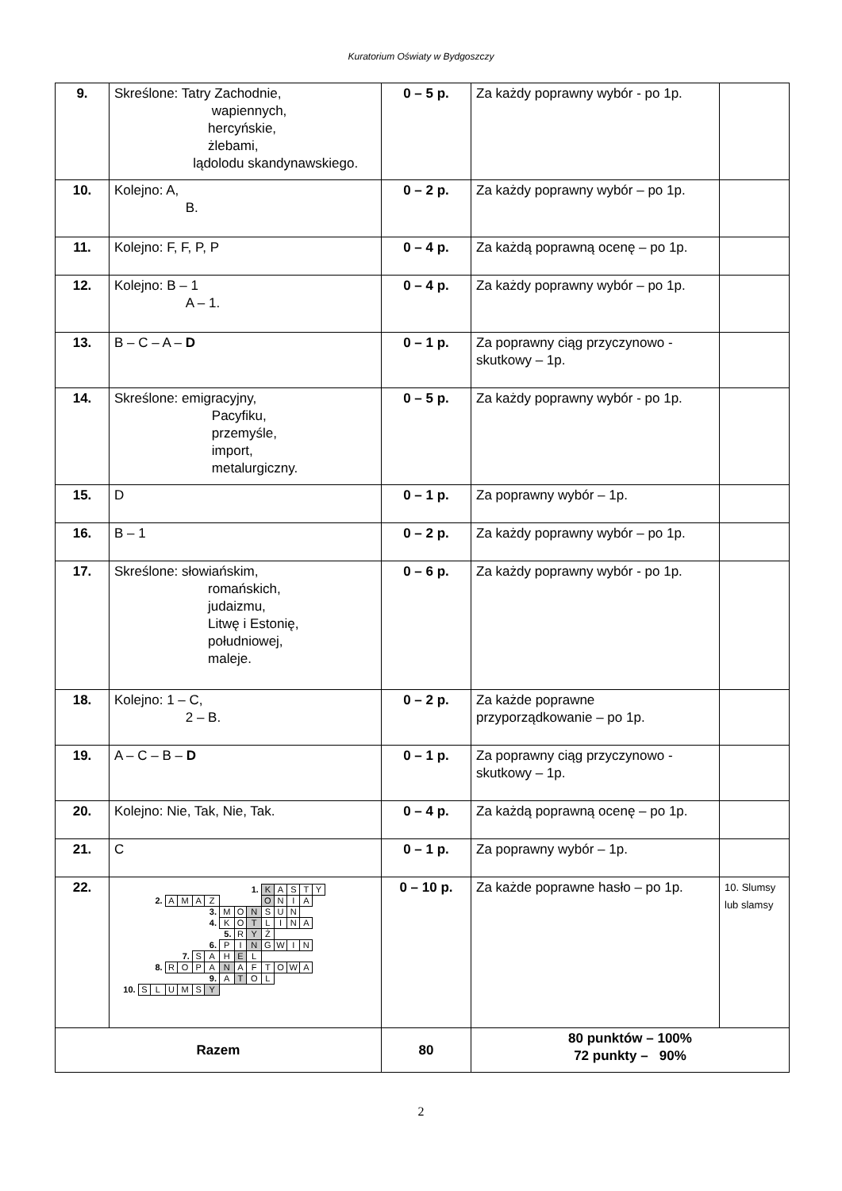Kuratorium Oświaty w Bydgoszczy
| 9. | Skreślone: Tatry Zachodnie, wapiennych, hercyńskie, żlebami, lądolodu skandynawskiego. | 0 – 5 p. | Za każdy poprawny wybór - po 1p. | |
| 10. | Kolejno: A, B. | 0 – 2 p. | Za każdy poprawny wybór – po 1p. | |
| 11. | Kolejno: F, F, P, P | 0 – 4 p. | Za każdą poprawną ocenę – po 1p. | |
| 12. | Kolejno: B – 1 A – 1. | 0 – 4 p. | Za każdy poprawny wybór – po 1p. | |
| 13. | B – C – A – D | 0 – 1 p. | Za poprawny ciąg przyczynowo - skutkowy – 1p. | |
| 14. | Skreślone: emigracyjny, Pacyfiku, przemyśle, import, metalurgiczny. | 0 – 5 p. | Za każdy poprawny wybór - po 1p. | |
| 15. | D | 0 – 1 p. | Za poprawny wybór – 1p. | |
| 16. | B – 1 | 0 – 2 p. | Za każdy poprawny wybór – po 1p. | |
| 17. | Skreślone: słowiańskim, romańskich, judaizmu, Litwę i Estonię, południowej, maleje. | 0 – 6 p. | Za każdy poprawny wybór - po 1p. | |
| 18. | Kolejno: 1 – C, 2 – B. | 0 – 2 p. | Za każde poprawne przyporządkowanie – po 1p. | |
| 19. | A – C – B – D | 0 – 1 p. | Za poprawny ciąg przyczynowo - skutkowy – 1p. | |
| 20. | Kolejno: Nie, Tak, Nie, Tak. | 0 – 4 p. | Za każdą poprawną ocenę – po 1p. | |
| 21. | C | 0 – 1 p. | Za poprawny wybór – 1p. | |
| 22. | / / / / / / / / / / 1. / K / A / S / T / Y / / / / / / / / / 2. / A / M / A / Z / / / / O / N / I / A / / / / / / / / / / / / / / 3. / M / O / N / S / U / N / / / / / / / / / / / / / / / 4. / K / O / T / L / I / N / A / / / / / / / / / / / / / / / 5. / R / Y / Ż / / / / / / / / / / / / / / / / / 6. / P / I / N / G / W / I / N / / / / / / / / / / / / 7. / S / A / H / E / L / / / / / / / / / / / / / / 8. / R / O / P / A / N / A / F / T / O / W / A / / / / / / / / / / / / / / 9. / A / T / O / L / / / / / / / / / / / 10. / S / L / U / M / S / Y / / / / / / / / / / / / / / | 0 – 10 p. | Za każde poprawne hasło – po 1p. | 10. Slumsy lub slamsy |
| Razem | | 80 | 80 punktów – 100% 72 punkty – 90% | |
2